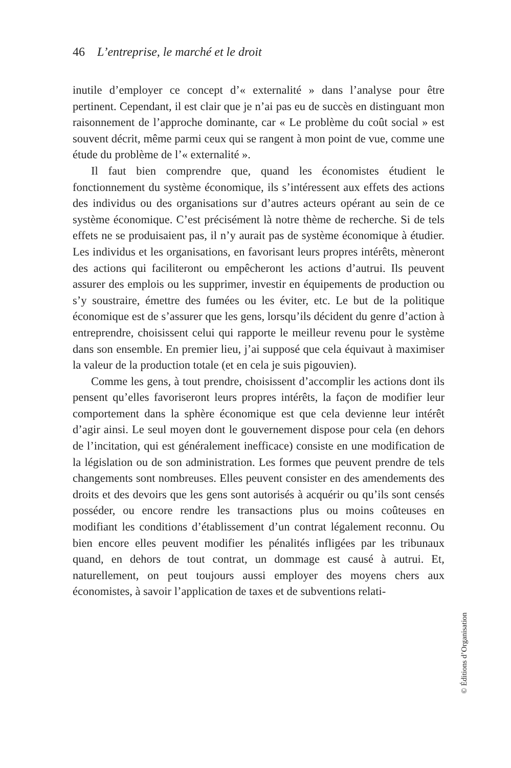46 L’entreprise, le marché et le droit
inutile d’employer ce concept d’« externalité » dans l’analyse pour être pertinent. Cependant, il est clair que je n’ai pas eu de succès en distinguant mon raisonnement de l’approche dominante, car « Le problème du coût social » est souvent décrit, même parmi ceux qui se rangent à mon point de vue, comme une étude du problème de l’« externalité ».
Il faut bien comprendre que, quand les économistes étudient le fonctionnement du système économique, ils s’intéressent aux effets des actions des individus ou des organisations sur d’autres acteurs opérant au sein de ce système économique. C’est précisément là notre thème de recherche. Si de tels effets ne se produisaient pas, il n’y aurait pas de système économique à étudier. Les individus et les organisations, en favorisant leurs propres intérêts, mèneront des actions qui faciliteront ou empêcheront les actions d’autrui. Ils peuvent assurer des emplois ou les supprimer, investir en équipements de production ou s’y soustraire, émettre des fumées ou les éviter, etc. Le but de la politique économique est de s’assurer que les gens, lorsqu’ils décident du genre d’action à entreprendre, choisissent celui qui rapporte le meilleur revenu pour le système dans son ensemble. En premier lieu, j’ai supposé que cela équivaut à maximiser la valeur de la production totale (et en cela je suis pigouvien).
Comme les gens, à tout prendre, choisissent d’accomplir les actions dont ils pensent qu’elles favoriseront leurs propres intérêts, la façon de modifier leur comportement dans la sphère économique est que cela devienne leur intérêt d’agir ainsi. Le seul moyen dont le gouvernement dispose pour cela (en dehors de l’incitation, qui est généralement inefficace) consiste en une modification de la législation ou de son administration. Les formes que peuvent prendre de tels changements sont nombreuses. Elles peuvent consister en des amendements des droits et des devoirs que les gens sont autorisés à acquérir ou qu’ils sont censés posséder, ou encore rendre les transactions plus ou moins coûteuses en modifiant les conditions d’établissement d’un contrat légalement reconnu. Ou bien encore elles peuvent modifier les pénalités infligées par les tribunaux quand, en dehors de tout contrat, un dommage est causé à autrui. Et, naturellement, on peut toujours aussi employer des moyens chers aux économistes, à savoir l’application de taxes et de subventions relati-
© Éditions d’Organisation